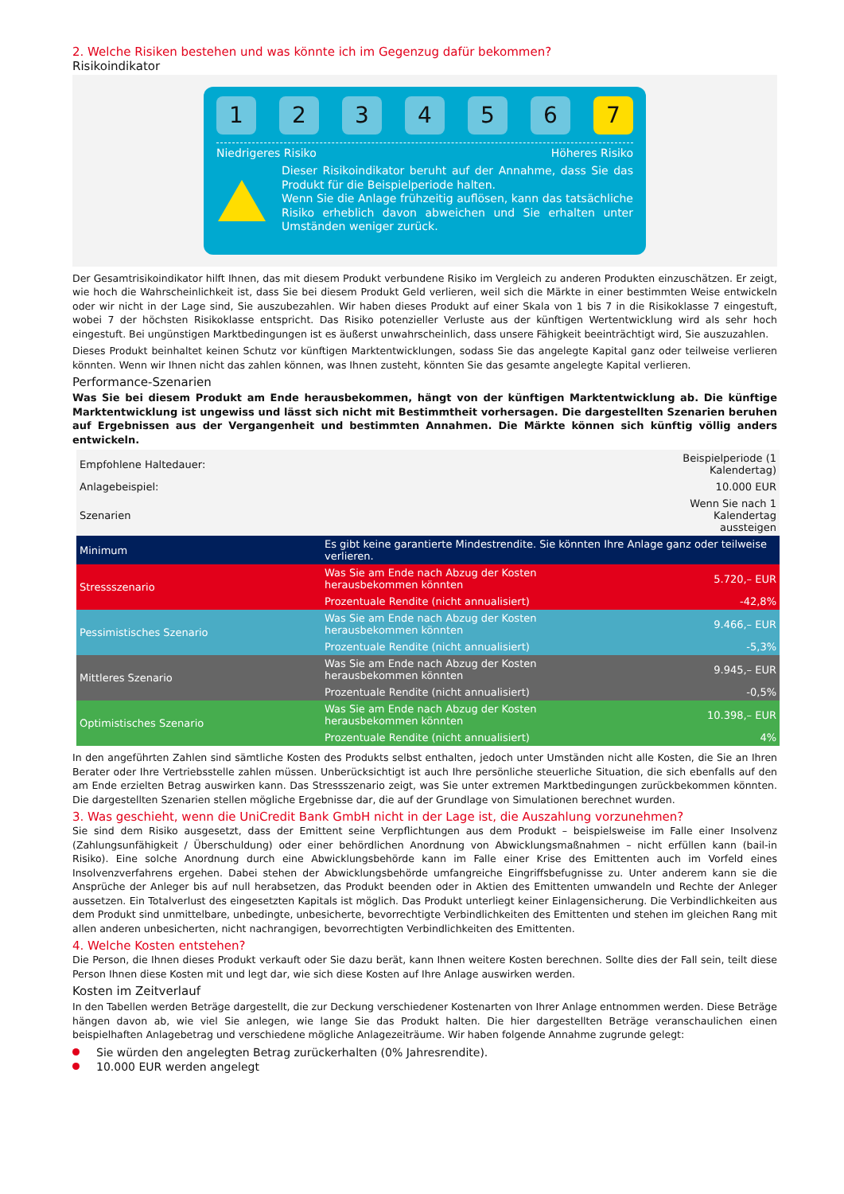2. Welche Risiken bestehen und was könnte ich im Gegenzug dafür bekommen?
Risikoindikator
1 2 3 4 5 6 7
Niedrigeres Risiko Höheres Risiko
Dieser Risikoindikator beruht auf der Annahme, dass Sie das Produkt für die Beispielperiode halten.
Wenn Sie die Anlage frühzeitig auflösen, kann das tatsächliche Risiko erheblich davon abweichen und Sie erhalten unter Umständen weniger zurück.
Der Gesamtrisikoindikator hilft Ihnen, das mit diesem Produkt verbundene Risiko im Vergleich zu anderen Produkten einzuschätzen. Er zeigt, wie hoch die Wahrscheinlichkeit ist, dass Sie bei diesem Produkt Geld verlieren, weil sich die Märkte in einer bestimmten Weise entwickeln oder wir nicht in der Lage sind, Sie auszubezahlen. Wir haben dieses Produkt auf einer Skala von 1 bis 7 in die Risikoklasse 7 eingestuft, wobei 7 der höchsten Risikoklasse entspricht. Das Risiko potenzieller Verluste aus der künftigen Wertentwicklung wird als sehr hoch eingestuft. Bei ungünstigen Marktbedingungen ist es äußerst unwahrscheinlich, dass unsere Fähigkeit beeinträchtigt wird, Sie auszuzahlen.
Dieses Produkt beinhaltet keinen Schutz vor künftigen Marktentwicklungen, sodass Sie das angelegte Kapital ganz oder teilweise verlieren könnten. Wenn wir Ihnen nicht das zahlen können, was Ihnen zusteht, könnten Sie das gesamte angelegte Kapital verlieren.
Performance-Szenarien
Was Sie bei diesem Produkt am Ende herausbekommen, hängt von der künftigen Marktentwicklung ab. Die künftige Marktentwicklung ist ungewiss und lässt sich nicht mit Bestimmtheit vorhersagen. Die dargestellten Szenarien beruhen auf Ergebnissen aus der Vergangenheit und bestimmten Annahmen. Die Märkte können sich künftig völlig anders entwickeln.
| Empfohlene Haltedauer: | | Beispielperiode (1 Kalendertag) |
| Anlagebeispiel: | | 10.000 EUR |
| Szenarien | | Wenn Sie nach 1 Kalendertag aussteigen |
| Minimum | Es gibt keine garantierte Mindestrendite. Sie könnten Ihre Anlage ganz oder teilweise verlieren. | |
| Stressszenario | Was Sie am Ende nach Abzug der Kosten herausbekommen könnten | 5.720,– EUR |
| | Prozentuale Rendite (nicht annualisiert) | -42,8% |
| Pessimistisches Szenario | Was Sie am Ende nach Abzug der Kosten herausbekommen könnten | 9.466,– EUR |
| | Prozentuale Rendite (nicht annualisiert) | -5,3% |
| Mittleres Szenario | Was Sie am Ende nach Abzug der Kosten herausbekommen könnten | 9.945,– EUR |
| | Prozentuale Rendite (nicht annualisiert) | -0,5% |
| Optimistisches Szenario | Was Sie am Ende nach Abzug der Kosten herausbekommen könnten | 10.398,– EUR |
| | Prozentuale Rendite (nicht annualisiert) | 4% |
In den angeführten Zahlen sind sämtliche Kosten des Produkts selbst enthalten, jedoch unter Umständen nicht alle Kosten, die Sie an Ihren Berater oder Ihre Vertriebsstelle zahlen müssen. Unberücksichtigt ist auch Ihre persönliche steuerliche Situation, die sich ebenfalls auf den am Ende erzielten Betrag auswirken kann. Das Stressszenario zeigt, was Sie unter extremen Marktbedingungen zurückbekommen könnten. Die dargestellten Szenarien stellen mögliche Ergebnisse dar, die auf der Grundlage von Simulationen berechnet wurden.
3. Was geschieht, wenn die UniCredit Bank GmbH nicht in der Lage ist, die Auszahlung vorzunehmen?
Sie sind dem Risiko ausgesetzt, dass der Emittent seine Verpflichtungen aus dem Produkt – beispielsweise im Falle einer Insolvenz (Zahlungsunfähigkeit / Überschuldung) oder einer behördlichen Anordnung von Abwicklungsmaßnahmen – nicht erfüllen kann (bail-in Risiko). Eine solche Anordnung durch eine Abwicklungsbehörde kann im Falle einer Krise des Emittenten auch im Vorfeld eines Insolvenzverfahrens ergehen. Dabei stehen der Abwicklungsbehörde umfangreiche Eingriffsbefugnisse zu. Unter anderem kann sie die Ansprüche der Anleger bis auf null herabsetzen, das Produkt beenden oder in Aktien des Emittenten umwandeln und Rechte der Anleger aussetzen. Ein Totalverlust des eingesetzten Kapitals ist möglich. Das Produkt unterliegt keiner Einlagensicherung. Die Verbindlichkeiten aus dem Produkt sind unmittelbare, unbedingte, unbesicherte, bevorrechtigte Verbindlichkeiten des Emittenten und stehen im gleichen Rang mit allen anderen unbesicherten, nicht nachrangigen, bevorrechtigten Verbindlichkeiten des Emittenten.
4. Welche Kosten entstehen?
Die Person, die Ihnen dieses Produkt verkauft oder Sie dazu berät, kann Ihnen weitere Kosten berechnen. Sollte dies der Fall sein, teilt diese Person Ihnen diese Kosten mit und legt dar, wie sich diese Kosten auf Ihre Anlage auswirken werden.
Kosten im Zeitverlauf
In den Tabellen werden Beträge dargestellt, die zur Deckung verschiedener Kostenarten von Ihrer Anlage entnommen werden. Diese Beträge hängen davon ab, wie viel Sie anlegen, wie lange Sie das Produkt halten. Die hier dargestellten Beträge veranschaulichen einen beispielhaften Anlagebetrag und verschiedene mögliche Anlagezeiträume. Wir haben folgende Annahme zugrunde gelegt:
Sie würden den angelegten Betrag zurückerhalten (0% Jahresrendite).
10.000 EUR werden angelegt